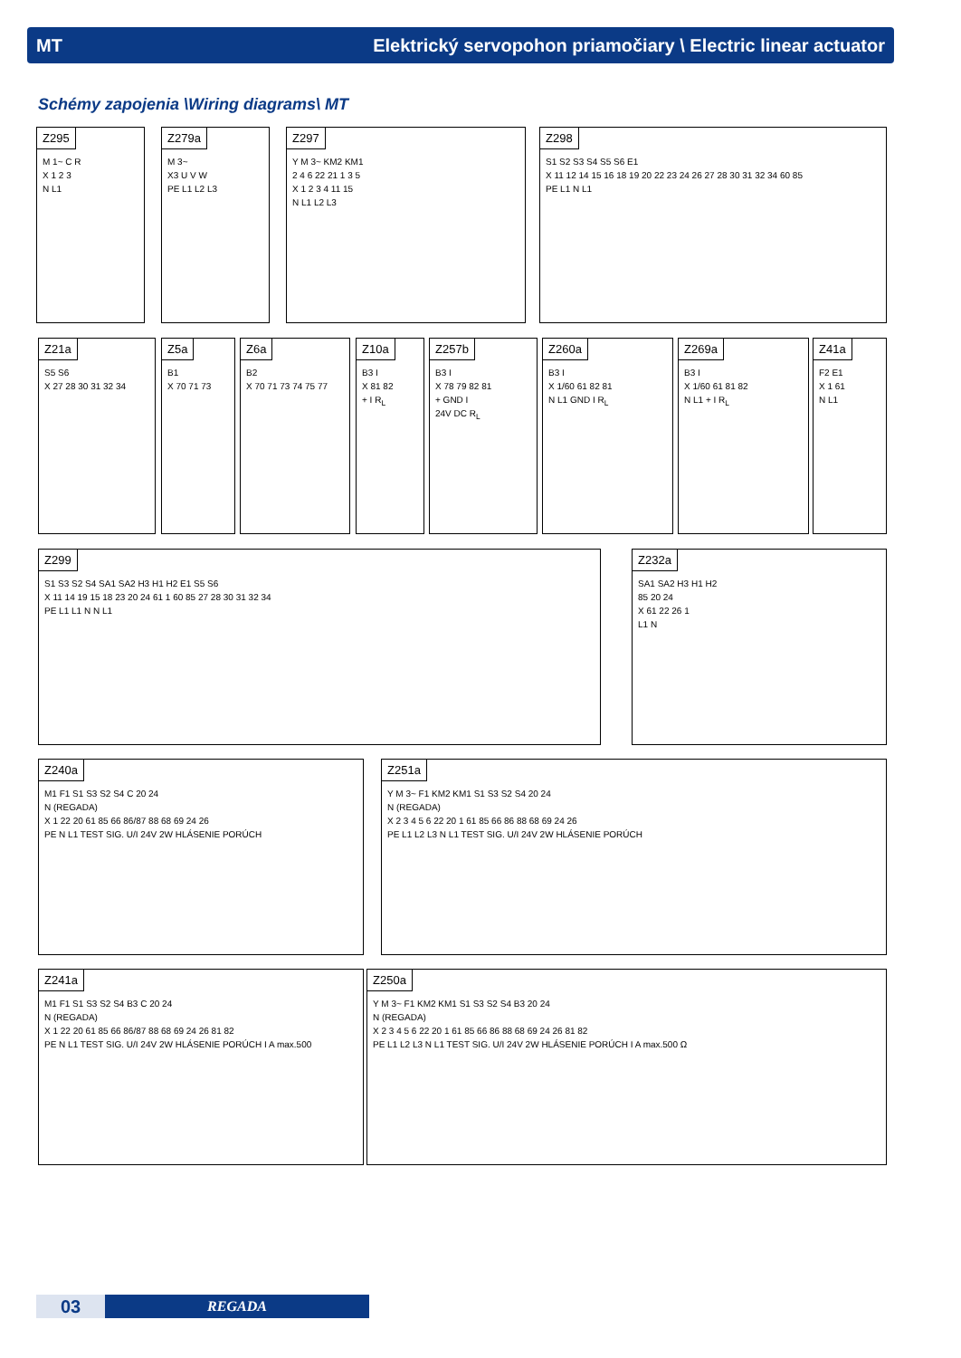MT Elektrický servopohon priamočiary \ Electric linear actuator
Schémy zapojenia \Wiring diagrams\ MT
Z295
M 1~ C R
X 1 2 3
N L1
Z279a
M 3~
X3 U V W
PE L1 L2 L3
Z297
Y M 3~ KM2 KM1
2 4 6 22 21 1 3 5
X 1 2 3 4 11 15
N L1 L2 L3
Z298
S1 S2 S3 S4 S5 S6 E1
X 11 12 14 15 16 18 19 20 22 23 24 26 27 28 30 31 32 34 60 85
PE L1 N L1
Z21a
S5 S6
X 27 28 30 31 32 34
Z5a
B1
X 70 71 73
Z6a
B2
X 70 71 73 74 75 77
Z10a
B3 I
X 81 82
+ I R<sub>L</sub>
Z257b
B3 I
X 78 79 82 81
+ GND I
24V DC R<sub>L</sub>
Z260a
B3 I
X 1/60 61 82 81
N L1 GND I R<sub>L</sub>
Z269a
B3 I
X 1/60 61 81 82
N L1 + I R<sub>L</sub>
Z41a
F2 E1
X 1 61
N L1
Z299
S1 S3 S2 S4 SA1 SA2 H3 H1 H2 E1 S5 S6
X 11 14 19 15 18 23 20 24 61 1 60 85 27 28 30 31 32 34
PE L1 L1 N N L1
Z232a
SA1 SA2 H3 H1 H2
85 20 24
X 61 22 26 1
L1 N
Z240a
M1 F1 S1 S3 S2 S4 C 20 24
N (REGADA)
X 1 22 20 61 85 66 86/87 88 68 69 24 26
PE N L1 TEST SIG. U/I 24V 2W HLÁSENIE PORÚCH
Z251a
Y M 3~ F1 KM2 KM1 S1 S3 S2 S4 20 24
N (REGADA)
X 2 3 4 5 6 22 20 1 61 85 66 86 88 68 69 24 26
PE L1 L2 L3 N L1 TEST SIG. U/I 24V 2W HLÁSENIE PORÚCH
Z241a
M1 F1 S1 S3 S2 S4 B3 C 20 24
N (REGADA)
X 1 22 20 61 85 66 86/87 88 68 69 24 26 81 82
PE N L1 TEST SIG. U/I 24V 2W HLÁSENIE PORÚCH I A max.500
Z250a
Y M 3~ F1 KM2 KM1 S1 S3 S2 S4 B3 20 24
N (REGADA)
X 2 3 4 5 6 22 20 1 61 85 66 86 88 68 69 24 26 81 82
PE L1 L2 L3 N L1 TEST SIG. U/I 24V 2W HLÁSENIE PORÚCH I A max.500 Ω
03
REGADA